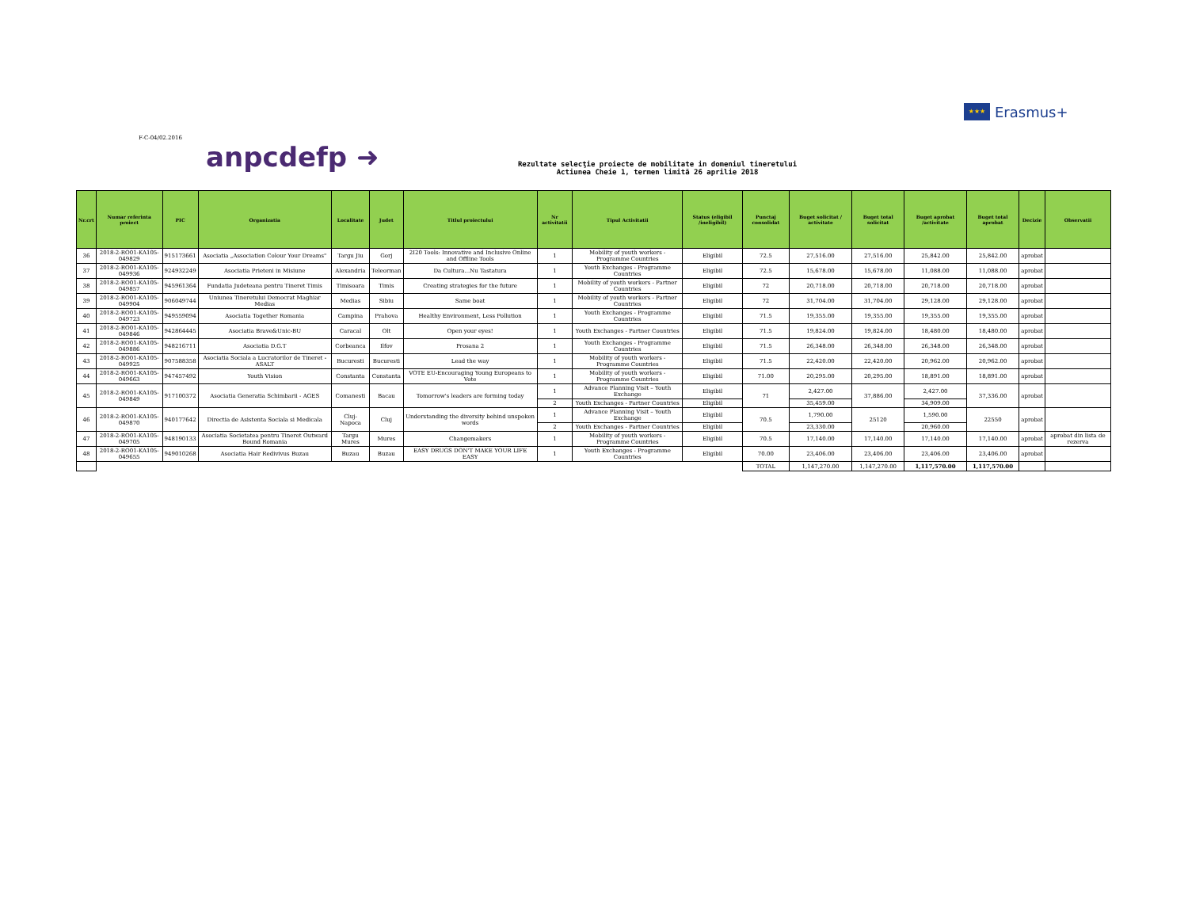★★★
Erasmus+
F-C-04/02.2016
anpcdefp ➜
Rezultate selecţie proiecte de mobilitate in domeniul tineretului
Actiunea Cheie 1, termen limită 26 aprilie 2018
| Nr.crt | Numar referinta proiect | PIC | Organizatia | Localitate | Judet | Titlul proiectului | Nr activitatii | Tipul Activitatii | Status (eligibil /ineligibil) | Punctaj consolidat | Buget solicitat / activitate | Buget total solicitat | Buget aprobat /activitate | Buget total aprobat | Decizie | Observatii |
| --- | --- | --- | --- | --- | --- | --- | --- | --- | --- | --- | --- | --- | --- | --- | --- | --- |
| 36 | 2018-2-RO01-KA105-049829 | 915173661 | Asociatia „Association Colour Your Dreams" | Targu Jiu | Gorj | 2I20 Tools: Innovative and Inclusive Online and Offline Tools | 1 | Mobility of youth workers - Programme Countries | Eligibil | 72.5 | 27,516.00 | 27,516.00 | 25,842.00 | 25,842.00 | aprobat | |
| 37 | 2018-2-RO01-KA105-049936 | 924932249 | Asociatia Prieteni in Misiune | Alexandria | Teleorman | Da Cultura...Nu Tastatura | 1 | Youth Exchanges - Programme Countries | Eligibil | 72.5 | 15,678.00 | 15,678.00 | 11,088.00 | 11,088.00 | aprobat | |
| 38 | 2018-2-RO01-KA105-049857 | 945961364 | Fundatia Judeteana pentru Tineret Timis | Timisoara | Timis | Creating strategies for the future | 1 | Mobility of youth workers - Partner Countries | Eligibil | 72 | 20,718.00 | 20,718.00 | 20,718.00 | 20,718.00 | aprobat | |
| 39 | 2018-2-RO01-KA105-049904 | 906049744 | Uniunea Tineretului Democrat Maghiar Medias | Medias | Sibiu | Same boat | 1 | Mobility of youth workers - Partner Countries | Eligibil | 72 | 31,704.00 | 31,704.00 | 29,128.00 | 29,128.00 | aprobat | |
| 40 | 2018-2-RO01-KA105-049723 | 949559094 | Asociatia Together Romania | Campina | Prahova | Healthy Environment, Less Pollution | 1 | Youth Exchanges - Programme Countries | Eligibil | 71.5 | 19,355.00 | 19,355.00 | 19,355.00 | 19,355.00 | aprobat | |
| 41 | 2018-2-RO01-KA105-049846 | 942864445 | Asociatia Brave&Unic-BU | Caracal | Olt | Open your eyes! | 1 | Youth Exchanges - Partner Countries | Eligibil | 71.5 | 19,824.00 | 19,824.00 | 18,480.00 | 18,480.00 | aprobat | |
| 42 | 2018-2-RO01-KA105-049886 | 948216711 | Asociatia D.G.T | Corbeanca | Ilfov | Prosana 2 | 1 | Youth Exchanges - Programme Countries | Eligibil | 71.5 | 26,348.00 | 26,348.00 | 26,348.00 | 26,348.00 | aprobat | |
| 43 | 2018-2-RO01-KA105-049925 | 907588358 | Asociatia Sociala a Lucratorilor de Tineret - ASALT | Bucuresti | Bucuresti | Lead the way | 1 | Mobility of youth workers - Programme Countries | Eligibil | 71.5 | 22,420.00 | 22,420.00 | 20,962.00 | 20,962.00 | aprobat | |
| 44 | 2018-2-RO01-KA105-049663 | 947457492 | Youth Vision | Constanta | Constanta | VOTE EU-Encouraging Young Europeans to Vote | 1 | Mobility of youth workers - Programme Countries | Eligibil | 71.00 | 20,295.00 | 20,295.00 | 18,891.00 | 18,891.00 | aprobat | |
| 45 | 2018-2-RO01-KA105-049849 | 917100372 | Asociatia Generatia Schimbarii - AGES | Comanesti | Bacau | Tomorrow's leaders are forming today | 1 | Advance Planning Visit – Youth Exchange | Eligibil | 71 | 2,427.00 | 37,886.00 | 2,427.00 | 37,336.00 | aprobat | |
| | | | | | | | 2 | Youth Exchanges - Partner Countries | Eligibil | | 35,459.00 | | 34,909.00 | | | |
| 46 | 2018-2-RO01-KA105-049870 | 940177642 | Directia de Asistenta Sociala si Medicala | Cluj-Napoca | Cluj | Understanding the diversity behind unspoken words | 1 | Advance Planning Visit – Youth Exchange | Eligibil | 70.5 | 1,790.00 | 25120 | 1,590.00 | 22550 | aprobat | |
| | | | | | | | 2 | Youth Exchanges - Partner Countries | Eligibil | | 23,330.00 | | 20,960.00 | | | |
| 47 | 2018-2-RO01-KA105-049705 | 948190133 | Asociatia Societatea pentru Tineret Outward Bound Romania | Targu Mures | Mures | Changemakers | 1 | Mobility of youth workers - Programme Countries | Eligibil | 70.5 | 17,140.00 | 17,140.00 | 17,140.00 | 17,140.00 | aprobat | aprobat din lista de rezerva |
| 48 | 2018-2-RO01-KA105-049655 | 949010268 | Asociatia Hair Redivivus Buzau | Buzau | Buzau | EASY DRUGS DON'T MAKE YOUR LIFE EASY | 1 | Youth Exchanges - Programme Countries | Eligibil | 70.00 | 23,406.00 | 23,406.00 | 23,406.00 | 23,406.00 | aprobat | |
| | | | | | | | | | | TOTAL | 1,147,270.00 | 1,147,270.00 | 1,117,570.00 | 1,117,570.00 | | |